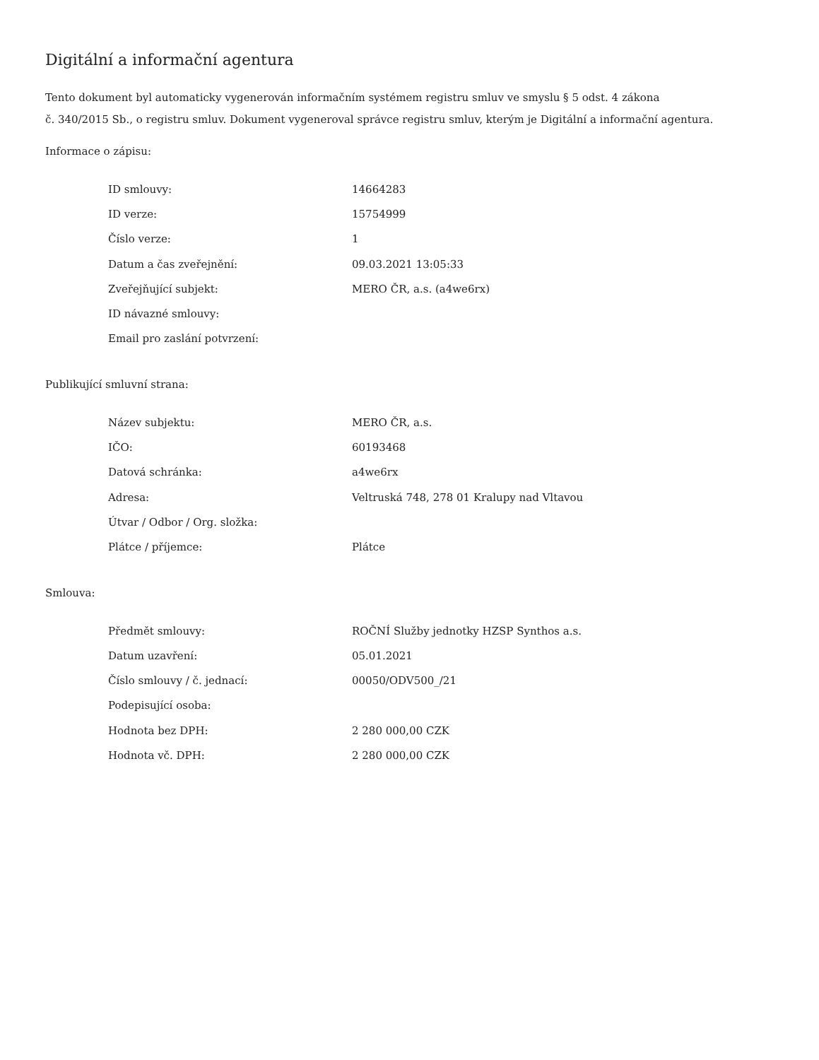Digitální a informační agentura
Tento dokument byl automaticky vygenerován informačním systémem registru smluv ve smyslu § 5 odst. 4 zákona
č. 340/2015 Sb., o registru smluv. Dokument vygeneroval správce registru smluv, kterým je Digitální a informační agentura.
Informace o zápisu:
| ID smlouvy: | 14664283 |
| ID verze: | 15754999 |
| Číslo verze: | 1 |
| Datum a čas zveřejnění: | 09.03.2021 13:05:33 |
| Zveřejňující subjekt: | MERO ČR, a.s. (a4we6rx) |
| ID návazné smlouvy: | |
| Email pro zaslání potvrzení: | |
Publikující smluvní strana:
| Název subjektu: | MERO ČR, a.s. |
| IČO: | 60193468 |
| Datová schránka: | a4we6rx |
| Adresa: | Veltruská 748, 278 01 Kralupy nad Vltavou |
| Útvar / Odbor / Org. složka: | |
| Plátce / příjemce: | Plátce |
Smlouva:
| Předmět smlouvy: | ROČNÍ Služby jednotky HZSP Synthos a.s. |
| Datum uzavření: | 05.01.2021 |
| Číslo smlouvy / č. jednací: | 00050/ODV500_/21 |
| Podepisující osoba: | |
| Hodnota bez DPH: | 2 280 000,00 CZK |
| Hodnota vč. DPH: | 2 280 000,00 CZK |